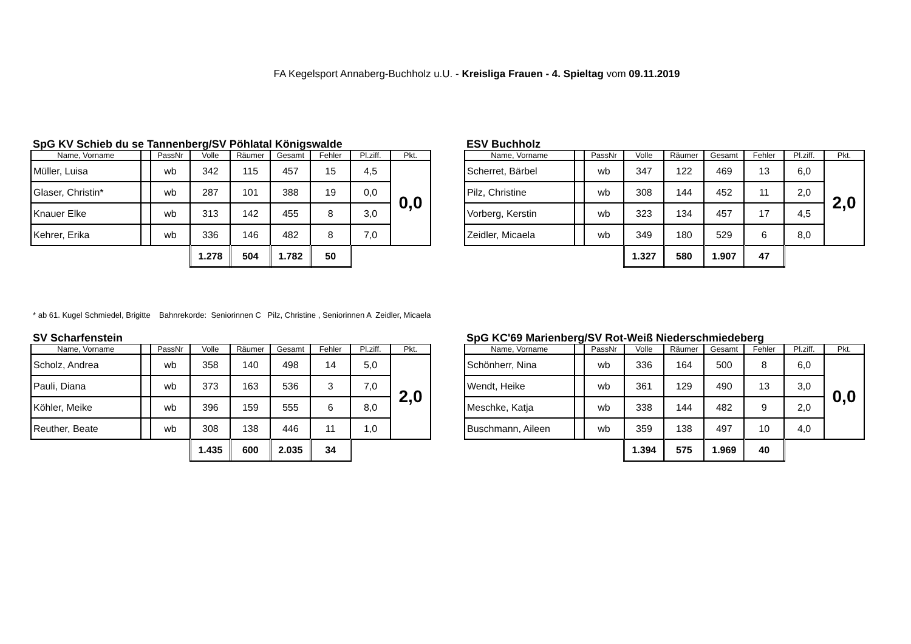FA Kegelsport Annaberg-Buchholz u.U. - Kreisliga Frauen - 4. Spieltag vom 09.11.2019
SpG KV Schieb du se Tannenberg/SV Pöhlatal Königswalde
| Name, Vorname | | PassNr | Volle | Räumer | Gesamt | Fehler | Pl.ziff. | Pkt. |
| --- | --- | --- | --- | --- | --- | --- | --- | --- |
| Müller, Luisa | | wb | 342 | 115 | 457 | 15 | 4,5 | 0,0 |
| Glaser, Christin* | | wb | 287 | 101 | 388 | 19 | 0,0 | |
| Knauer Elke | | wb | 313 | 142 | 455 | 8 | 3,0 | |
| Kehrer, Erika | | wb | 336 | 146 | 482 | 8 | 7,0 | |
| | | | 1.278 | 504 | 1.782 | 50 | | |
ESV Buchholz
| Name, Vorname | | PassNr | Volle | Räumer | Gesamt | Fehler | Pl.ziff. | Pkt. |
| --- | --- | --- | --- | --- | --- | --- | --- | --- |
| Scherret, Bärbel | | wb | 347 | 122 | 469 | 13 | 6,0 | 2,0 |
| Pilz, Christine | | wb | 308 | 144 | 452 | 11 | 2,0 | |
| Vorberg, Kerstin | | wb | 323 | 134 | 457 | 17 | 4,5 | |
| Zeidler, Micaela | | wb | 349 | 180 | 529 | 6 | 8,0 | |
| | | | 1.327 | 580 | 1.907 | 47 | | |
* ab 61. Kugel Schmiedel, Brigitte Bahnrekorde: Seniorinnen C Pilz, Christine , Seniorinnen A Zeidler, Micaela
SV Scharfenstein
| Name, Vorname | | PassNr | Volle | Räumer | Gesamt | Fehler | Pl.ziff. | Pkt. |
| --- | --- | --- | --- | --- | --- | --- | --- | --- |
| Scholz, Andrea | | wb | 358 | 140 | 498 | 14 | 5,0 | 2,0 |
| Pauli, Diana | | wb | 373 | 163 | 536 | 3 | 7,0 | |
| Köhler, Meike | | wb | 396 | 159 | 555 | 6 | 8,0 | |
| Reuther, Beate | | wb | 308 | 138 | 446 | 11 | 1,0 | |
| | | | 1.435 | 600 | 2.035 | 34 | | |
SpG KC'69 Marienberg/SV Rot-Weiß Niederschmiedeberg
| Name, Vorname | | PassNr | Volle | Räumer | Gesamt | Fehler | Pl.ziff. | Pkt. |
| --- | --- | --- | --- | --- | --- | --- | --- | --- |
| Schönherr, Nina | | wb | 336 | 164 | 500 | 8 | 6,0 | 0,0 |
| Wendt, Heike | | wb | 361 | 129 | 490 | 13 | 3,0 | |
| Meschke, Katja | | wb | 338 | 144 | 482 | 9 | 2,0 | |
| Buschmann, Aileen | | wb | 359 | 138 | 497 | 10 | 4,0 | |
| | | | 1.394 | 575 | 1.969 | 40 | | |